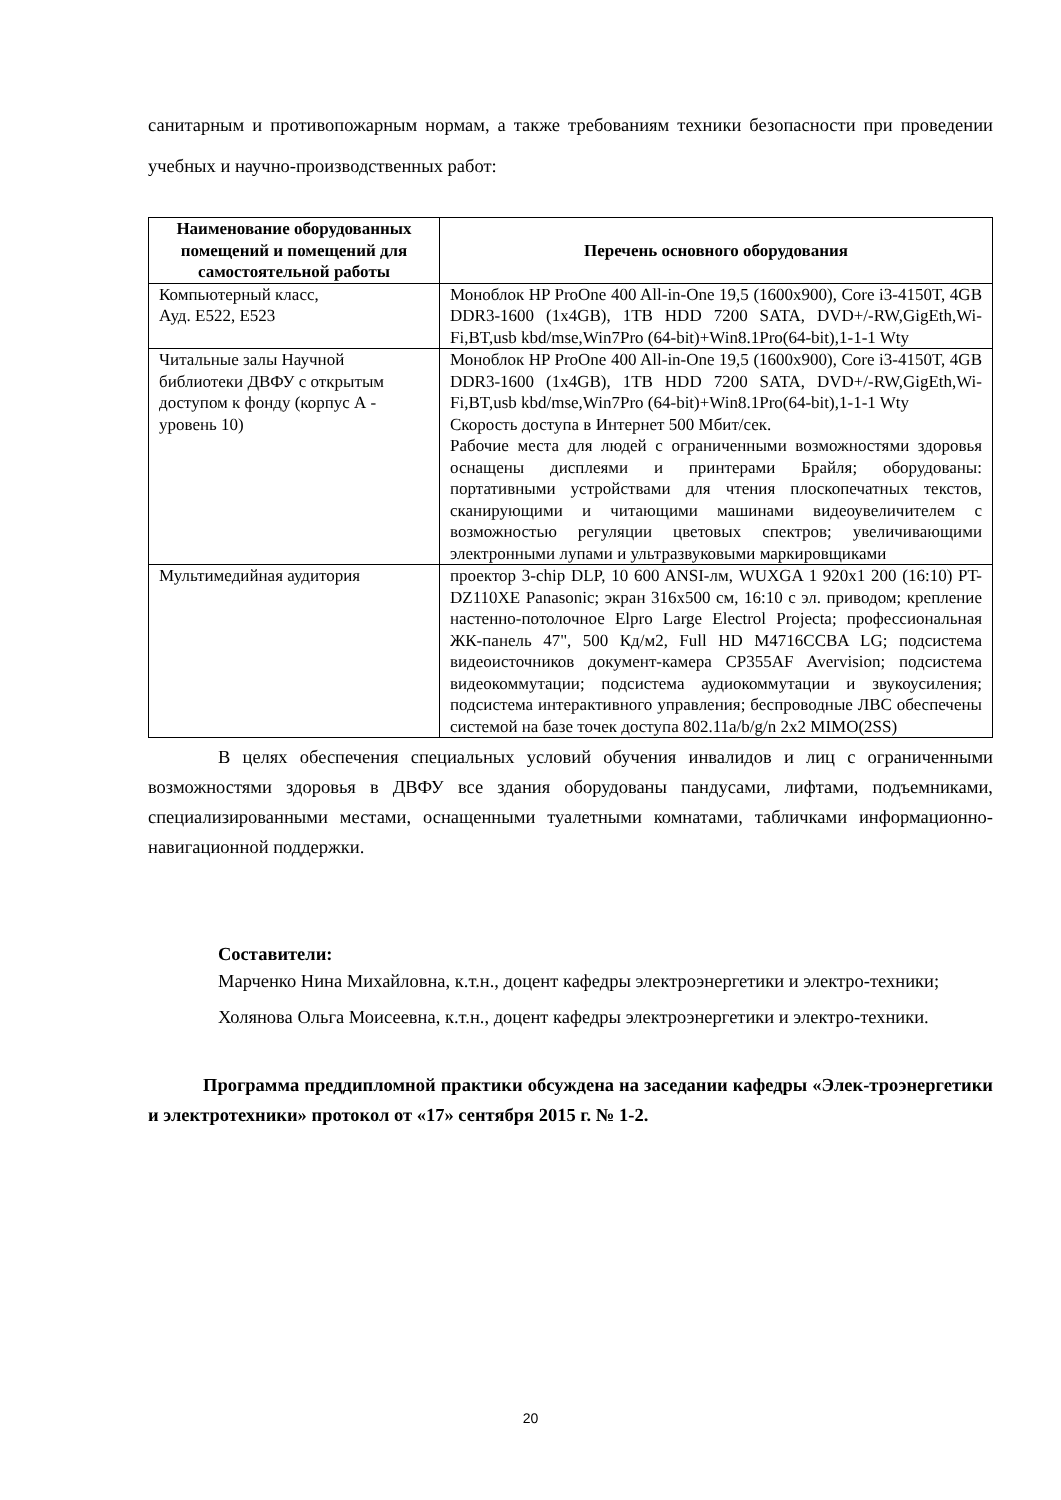санитарным и противопожарным нормам, а также требованиям техники безопасности при проведении учебных и научно-производственных работ:
| Наименование оборудованных помещений и помещений для самостоятельной работы | Перечень основного оборудования |
| --- | --- |
| Компьютерный класс, Ауд. Е522, Е523 | Моноблок HP ProOne 400 All-in-One 19,5 (1600x900), Core i3-4150T, 4GB DDR3-1600 (1x4GB), 1TB HDD 7200 SATA, DVD+/-RW,GigEth,Wi-Fi,BT,usb kbd/mse,Win7Pro (64-bit)+Win8.1Pro(64-bit),1-1-1 Wty |
| Читальные залы Научной библиотеки ДВФУ с открытым доступом к фонду (корпус А - уровень 10) | Моноблок HP ProOne 400 All-in-One 19,5 (1600x900), Core i3-4150T, 4GB DDR3-1600 (1x4GB), 1TB HDD 7200 SATA, DVD+/-RW,GigEth,Wi-Fi,BT,usb kbd/mse,Win7Pro (64-bit)+Win8.1Pro(64-bit),1-1-1 Wty Скорость доступа в Интернет 500 Мбит/сек. Рабочие места для людей с ограниченными возможностями здоровья оснащены дисплеями и принтерами Брайля; оборудованы: портативными устройствами для чтения плоскопечатных текстов, сканирующими и читающими машинами видеоувеличителем с возможностью регуляции цветовых спектров; увеличивающими электронными лупами и ультразвуковыми маркировщиками |
| Мультимедийная аудитория | проектор 3-chip DLP, 10 600 ANSI-лм, WUXGA 1 920х1 200 (16:10) PT-DZ110XE Panasonic; экран 316х500 см, 16:10 с эл. приводом; крепление настенно-потолочное Elpro Large Electrol Projecta; профессиональная ЖК-панель 47", 500 Кд/м2, Full HD M4716CCBA LG; подсистема видеоисточников документ-камера CP355AF Avervision; подсистема видеокоммутации; подсистема аудиокоммутации и звукоусиления; подсистема интерактивного управления; беспроводные ЛВС обеспечены системой на базе точек доступа 802.11a/b/g/n 2x2 MIMO(2SS) |
В целях обеспечения специальных условий обучения инвалидов и лиц с ограниченными возможностями здоровья в ДВФУ все здания оборудованы пандусами, лифтами, подъемниками, специализированными местами, оснащенными туалетными комнатами, табличками информационно-навигационной поддержки.
Составители:
Марченко Нина Михайловна, к.т.н., доцент кафедры электроэнергетики и электро-техники;
Холянова Ольга Моисеевна, к.т.н., доцент кафедры электроэнергетики и электро-техники.
Программа преддипломной практики обсуждена на заседании кафедры «Элек-троэнергетики и электротехники» протокол от «17» сентября 2015 г. № 1-2.
20